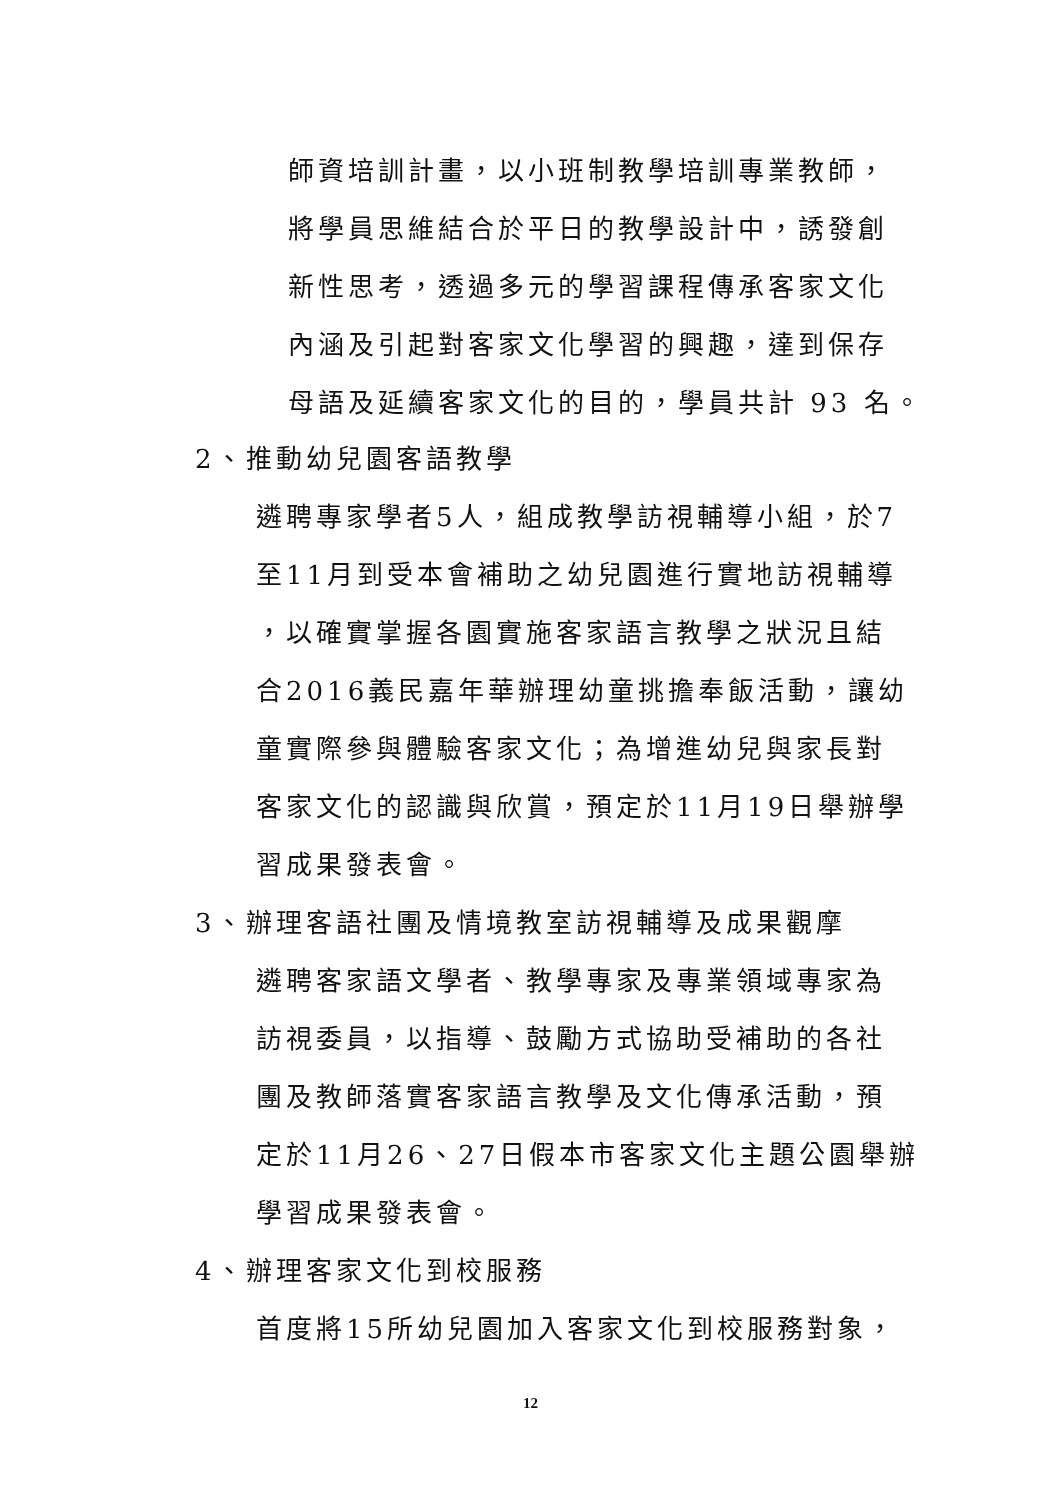師資培訓計畫，以小班制教學培訓專業教師，
將學員思維結合於平日的教學設計中，誘發創
新性思考，透過多元的學習課程傳承客家文化
內涵及引起對客家文化學習的興趣，達到保存
母語及延續客家文化的目的，學員共計 93 名。
2、推動幼兒園客語教學
遴聘專家學者5人，組成教學訪視輔導小組，於7
至11月到受本會補助之幼兒園進行實地訪視輔導
，以確實掌握各園實施客家語言教學之狀況且結
合2016義民嘉年華辦理幼童挑擔奉飯活動，讓幼
童實際參與體驗客家文化；為增進幼兒與家長對
客家文化的認識與欣賞，預定於11月19日舉辦學
習成果發表會。
3、辦理客語社團及情境教室訪視輔導及成果觀摩
遴聘客家語文學者、教學專家及專業領域專家為
訪視委員，以指導、鼓勵方式協助受補助的各社
團及教師落實客家語言教學及文化傳承活動，預
定於11月26、27日假本市客家文化主題公園舉辦
學習成果發表會。
4、辦理客家文化到校服務
首度將15所幼兒園加入客家文化到校服務對象，
12